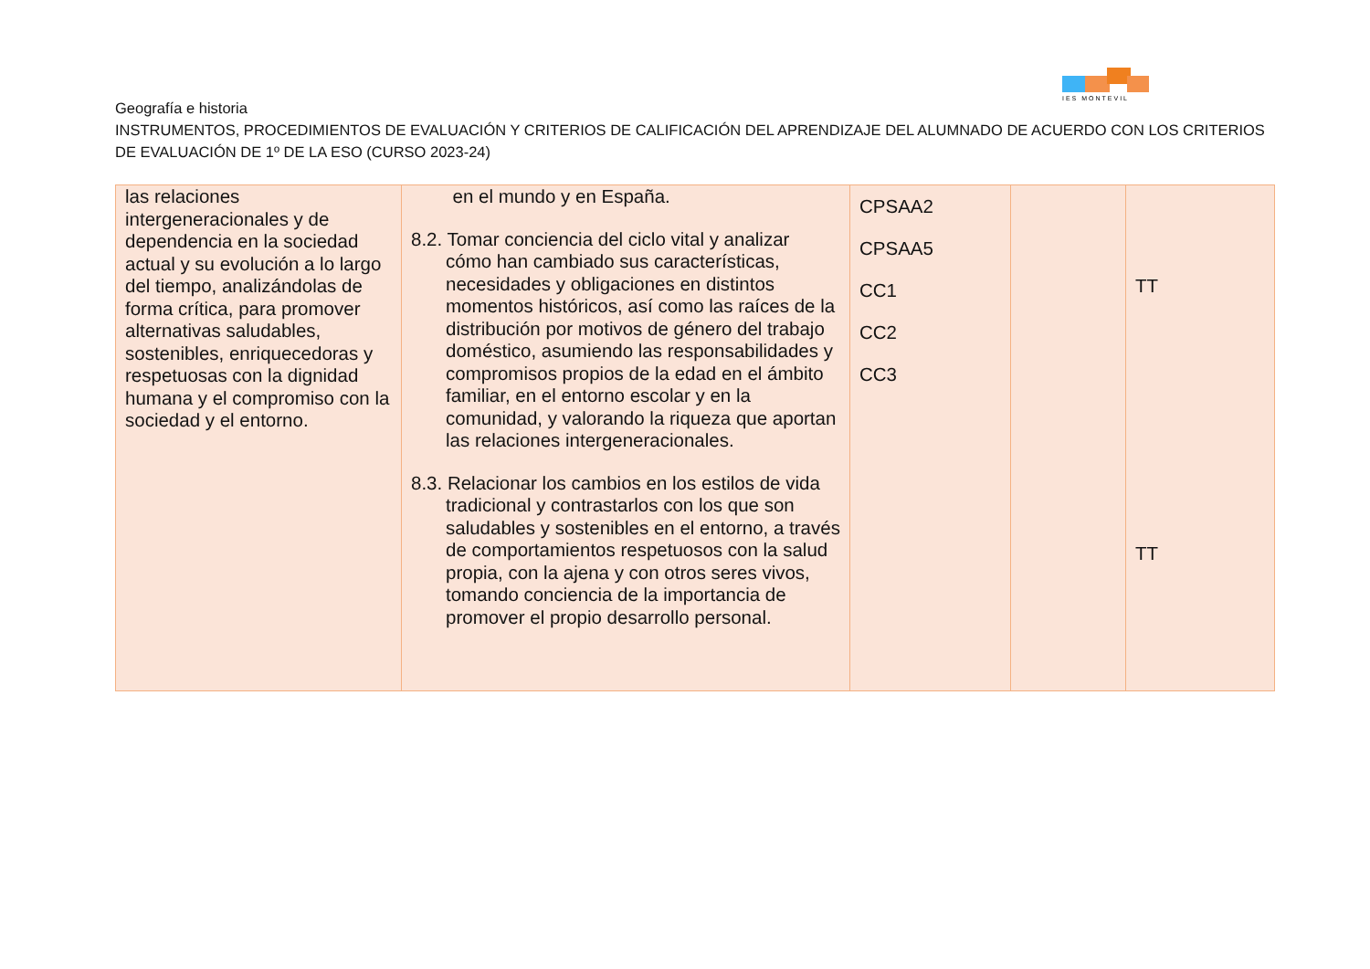IES MONTEVIL
Geografía e historia
INSTRUMENTOS, PROCEDIMIENTOS DE EVALUACIÓN Y CRITERIOS DE CALIFICACIÓN DEL APRENDIZAJE DEL ALUMNADO DE ACUERDO CON LOS CRITERIOS DE EVALUACIÓN DE 1º DE LA ESO (CURSO 2023-24)
| las relaciones intergeneracionales y de dependencia en la sociedad actual y su evolución a lo largo del tiempo, analizándolas de forma crítica, para promover alternativas saludables, sostenibles, enriquecedoras y respetuosas con la dignidad humana y el compromiso con la sociedad y el entorno. | en el mundo y en España. 8.2. Tomar conciencia del ciclo vital y analizar cómo han cambiado sus características, necesidades y obligaciones en distintos momentos históricos, así como las raíces de la distribución por motivos de género del trabajo doméstico, asumiendo las responsabilidades y compromisos propios de la edad en el ámbito familiar, en el entorno escolar y en la comunidad, y valorando la riqueza que aportan las relaciones intergeneracionales. 8.3. Relacionar los cambios en los estilos de vida tradicional y contrastarlos con los que son saludables y sostenibles en el entorno, a través de comportamientos respetuosos con la salud propia, con la ajena y con otros seres vivos, tomando conciencia de la importancia de promover el propio desarrollo personal. | CPSAA2 CPSAA5 CC1 CC2 CC3 | | TT TT |